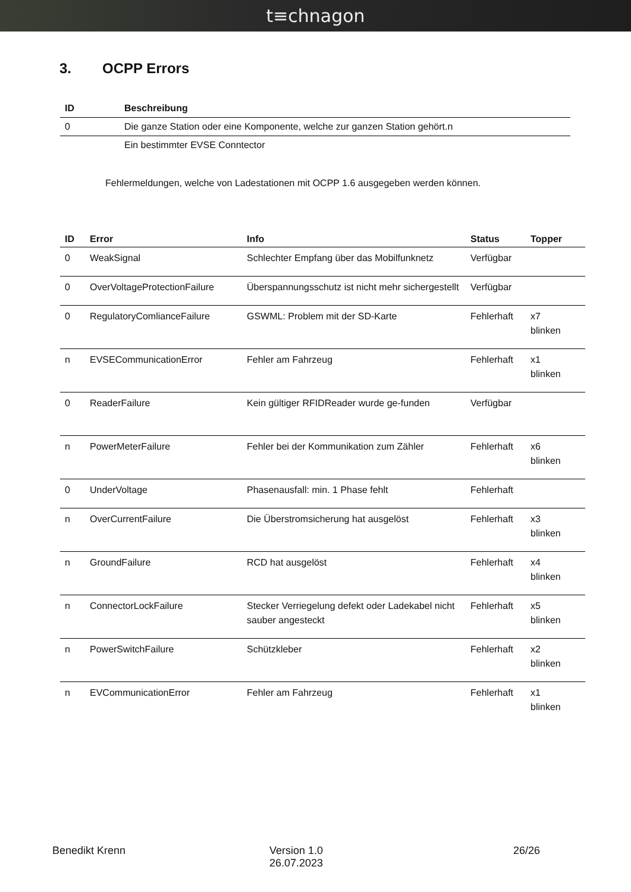t≡chnagon
3. OCPP Errors
| ID | Beschreibung |
| --- | --- |
| 0 | Die ganze Station oder eine Komponente, welche zur ganzen Station gehört.n |
| | Ein bestimmter EVSE Conntector |
Fehlermeldungen, welche von Ladestationen mit OCPP 1.6 ausgegeben werden können.
| ID | Error | Info | Status | Topper |
| --- | --- | --- | --- | --- |
| 0 | WeakSignal | Schlechter Empfang über das Mobilfunknetz | Verfügbar | |
| 0 | OverVoltageProtectionFailure | Überspannungsschutz ist nicht mehr sichergestellt | Verfügbar | |
| 0 | RegulatoryComlianceFailure | GSWML: Problem mit der SD-Karte | Fehlerhaft | x7 blinken |
| n | EVSECommunicationError | Fehler am Fahrzeug | Fehlerhaft | x1 blinken |
| 0 | ReaderFailure | Kein gültiger RFIDReader wurde ge-funden | Verfügbar | |
| n | PowerMeterFailure | Fehler bei der Kommunikation zum Zähler | Fehlerhaft | x6 blinken |
| 0 | UnderVoltage | Phasenausfall: min. 1 Phase fehlt | Fehlerhaft | |
| n | OverCurrentFailure | Die Überstromsicherung hat ausgelöst | Fehlerhaft | x3 blinken |
| n | GroundFailure | RCD hat ausgelöst | Fehlerhaft | x4 blinken |
| n | ConnectorLockFailure | Stecker Verriegelung defekt oder Ladekabel nicht sauber angesteckt | Fehlerhaft | x5 blinken |
| n | PowerSwitchFailure | Schützkleber | Fehlerhaft | x2 blinken |
| n | EVCommunicationError | Fehler am Fahrzeug | Fehlerhaft | x1 blinken |
Benedikt Krenn Version 1.0
26.07.2023
26/26